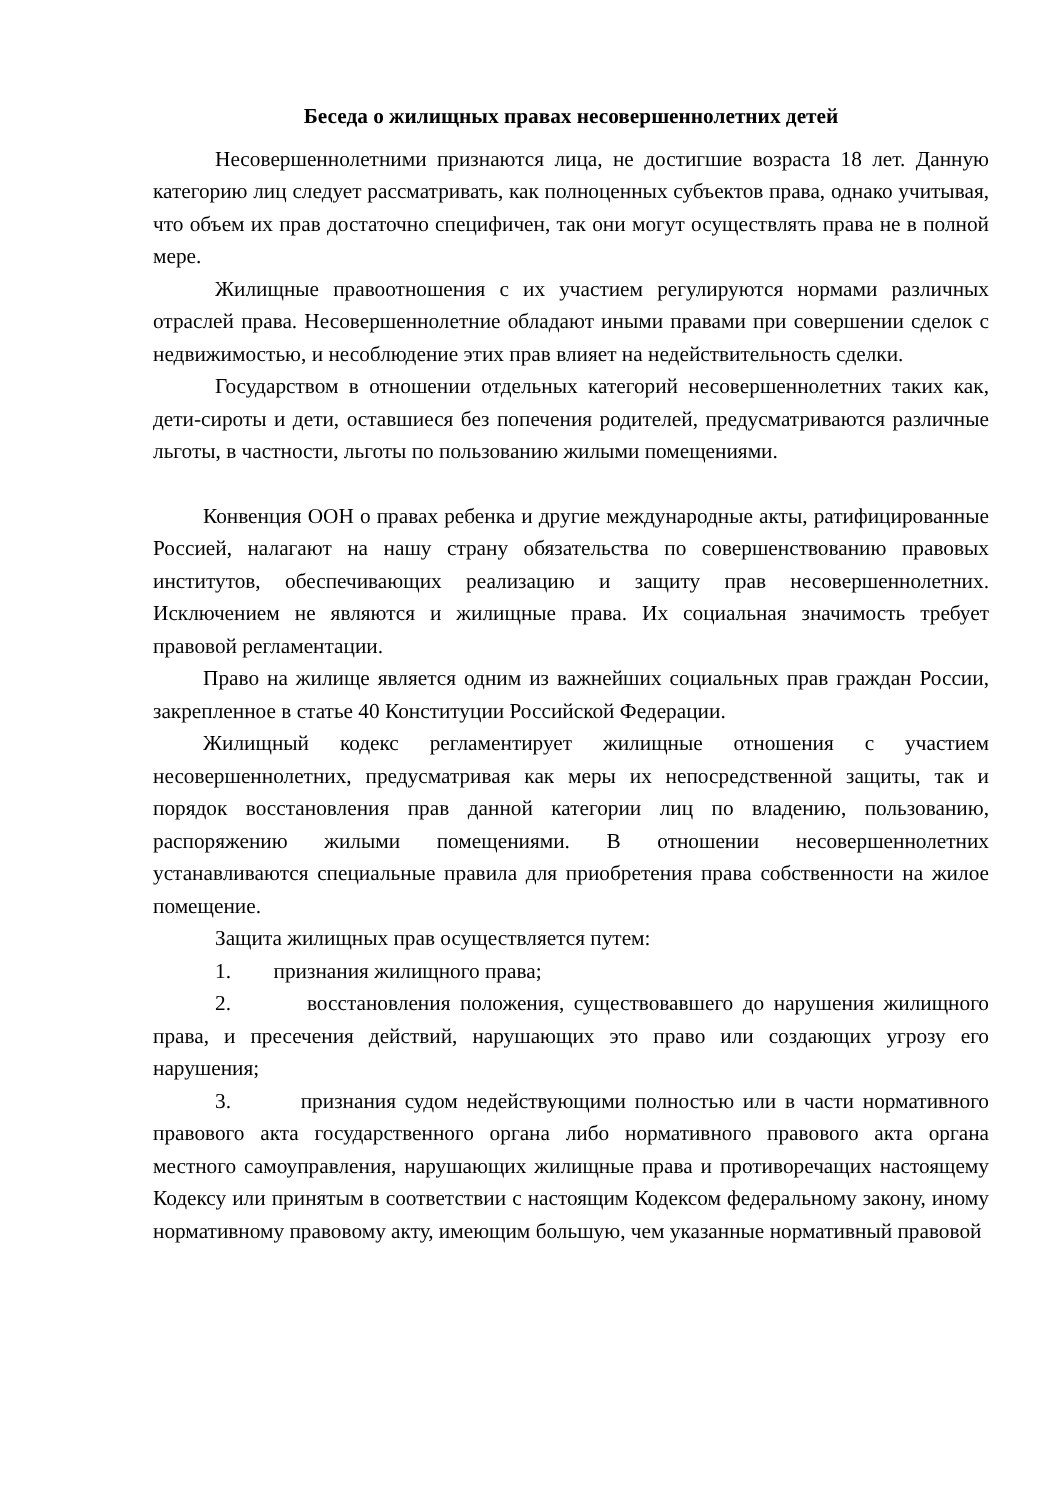Беседа о жилищных правах несовершеннолетних детей
Несовершеннолетними признаются лица, не достигшие возраста 18 лет. Данную категорию лиц следует рассматривать, как полноценных субъектов права, однако учитывая, что объем их прав достаточно специфичен, так они могут осуществлять права не в полной мере.
Жилищные правоотношения с их участием регулируются нормами различных отраслей права. Несовершеннолетние обладают иными правами при совершении сделок с недвижимостью, и несоблюдение этих прав влияет на недействительность сделки.
Государством в отношении отдельных категорий несовершеннолетних таких как, дети-сироты и дети, оставшиеся без попечения родителей, предусматриваются различные льготы, в частности, льготы по пользованию жилыми помещениями.
Конвенция ООН о правах ребенка и другие международные акты, ратифицированные Россией, налагают на нашу страну обязательства по совершенствованию правовых институтов, обеспечивающих реализацию и защиту прав несовершеннолетних. Исключением не являются и жилищные права. Их социальная значимость требует правовой регламентации.
Право на жилище является одним из важнейших социальных прав граждан России, закрепленное в статье 40 Конституции Российской Федерации.
Жилищный кодекс регламентирует жилищные отношения с участием несовершеннолетних, предусматривая как меры их непосредственной защиты, так и порядок восстановления прав данной категории лиц по владению, пользованию, распоряжению жилыми помещениями. В отношении несовершеннолетних устанавливаются специальные правила для приобретения права собственности на жилое помещение.
Защита жилищных прав осуществляется путем:
1. признания жилищного права;
2. восстановления положения, существовавшего до нарушения жилищного права, и пресечения действий, нарушающих это право или создающих угрозу его нарушения;
3. признания судом недействующими полностью или в части нормативного правового акта государственного органа либо нормативного правового акта органа местного самоуправления, нарушающих жилищные права и противоречащих настоящему Кодексу или принятым в соответствии с настоящим Кодексом федеральному закону, иному нормативному правовому акту, имеющим большую, чем указанные нормативный правовой